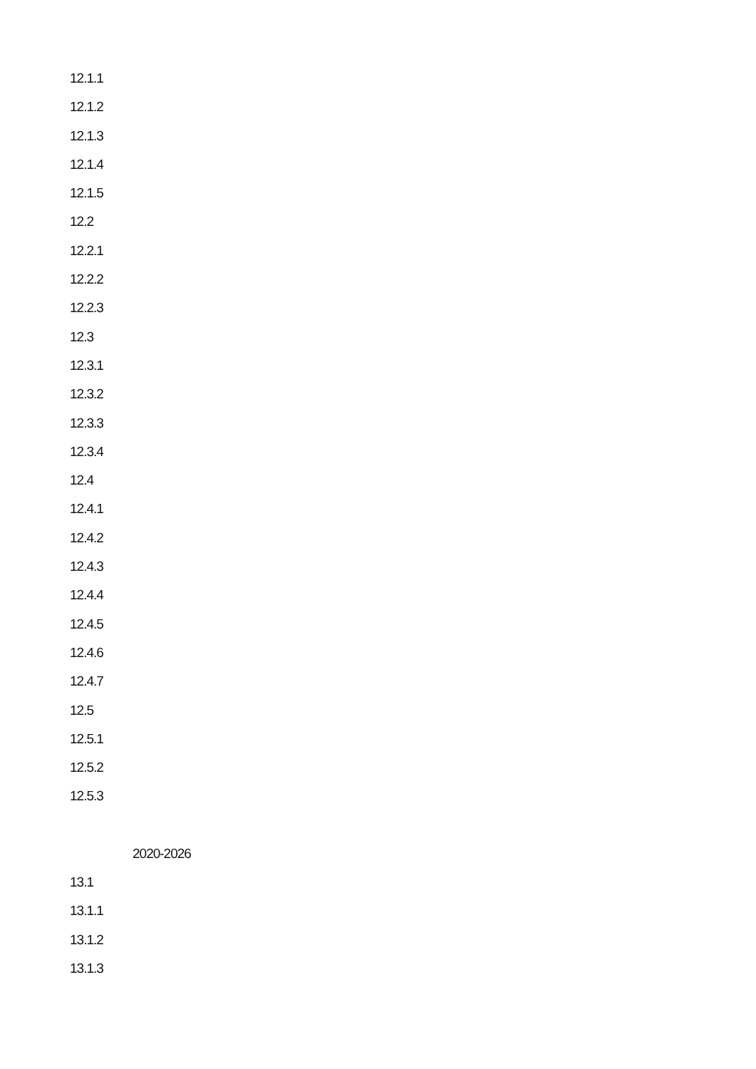12.1.1
12.1.2
12.1.3
12.1.4
12.1.5
12.2
12.2.1
12.2.2
12.2.3
12.3
12.3.1
12.3.2
12.3.3
12.3.4
12.4
12.4.1
12.4.2
12.4.3
12.4.4
12.4.5
12.4.6
12.4.7
12.5
12.5.1
12.5.2
12.5.3
2020-2026
13.1
13.1.1
13.1.2
13.1.3